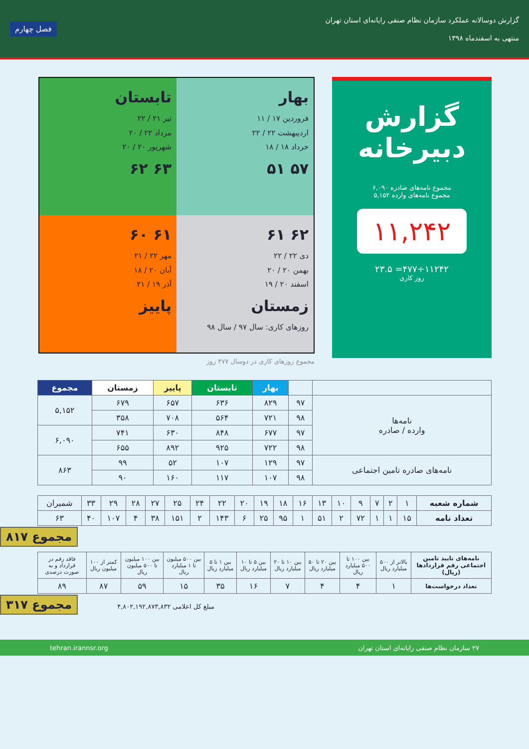گزارش دوسالانه عملکرد سازمان نظام صنفی رایانه‌ای استان تهران
منتهی به اسفندماه ۱۳۹۸
فصل چهارم
گزارش
دبیرخانه
مجموع نامه‌های صادره ۶,۰۹۰
مجموع نامه‌های وارده ۵,۱۵۲
۱۱,۲۴۲
۱۱۲۴۲÷۴۷۷= ۲۳.۵
روز کاری
بهار
فروردین ۱۷ / ۱۱
اردیبهشت ۲۲ / ۲۲
خرداد ۱۸ / ۱۸
۵۷ ۵۱
تابستان
تیر ۲۱ / ۲۲
مرداد ۲۲ / ۲۰
شهریور ۲۰ / ۲۰
۶۳ ۶۲
۶۲ ۶۱
دی ۲۲ / ۲۲
بهمن ۲۰ / ۲۰
اسفند ۲۰ / ۱۹
زمستان
روزهای کاری: سال ۹۷ / سال ۹۸
۶۱ ۶۰
مهر ۲۲ / ۲۱
آبان ۲۰ / ۱۸
آذر ۱۹ / ۲۱
پاییز
مجموع روزهای کاری در دوسال ۴۷۷ روز
| | | بهار | تابستان | پاییز | زمستان | مجموع |
| --- | --- | --- | --- | --- | --- | --- |
| نامه‌ها وارده / صادره | ۹۷ | ۸۲۹ | ۶۳۶ | ۶۵۷ | ۶۷۹ | ۵,۱۵۲ |
| | ۹۸ | ۷۲۱ | ۵۶۴ | ۷۰۸ | ۳۵۸ | |
| | ۹۷ | ۶۷۷ | ۸۴۸ | ۶۳۰ | ۷۴۱ | ۶,۰۹۰ |
| | ۹۸ | ۷۲۲ | ۹۲۵ | ۸۹۲ | ۶۵۵ | |
| نامه‌های صادره تامین اجتماعی | ۹۷ | ۱۲۹ | ۱۰۷ | ۵۲ | ۹۹ | ۸۶۳ |
| | ۹۸ | ۱۰۷ | ۱۱۷ | ۱۶۰ | ۹۰ | |
| شماره شعبه | ۱ | ۲ | ۷ | ۹ | ۱۰ | ۱۳ | ۱۶ | ۱۸ | ۱۹ | ۲۰ | ۲۲ | ۲۴ | ۲۵ | ۲۷ | ۲۸ | ۲۹ | ۳۳ | شمیران |
| تعداد نامه | ۱۵ | ۱ | ۱ | ۷۲ | ۲ | ۵۱ | ۱ | ۹۵ | ۲۵ | ۶ | ۱۴۳ | ۲ | ۱۵۱ | ۳۸ | ۴ | ۱۰۷ | ۴۰ | ۶۳ |
مجموع ۸۱۷
| نامه‌های تایید تامین اجتماعی رقم قراردادها (ریال) | بالاتر از ۵۰۰ میلیارد ریال | بین ۱۰۰ تا ۵۰۰ میلیارد ریال | بین ۲۰ تا ۵۰ میلیارد ریال | بین ۱۰ تا ۲۰ میلیارد ریال | بین ۵ تا ۱۰ میلیارد ریال | بین ۱ تا ۵ میلیارد ریال | بین ۵۰۰ میلیون تا ۱ میلیارد ریال | بین ۱۰۰ میلیون تا ۵۰۰ میلیون ریال | کمتر از ۱۰۰ میلیون ریال | فاقد رقم در قرارداد و به صورت درصدی |
| تعداد درخواست‌ها | ۱ | ۴ | ۴ | ۷ | ۱۶ | ۳۵ | ۱۵ | ۵۹ | ۸۷ | ۸۹ |
مجموع ۳۱۷ مبلغ کل اعلامی ۴,۸۰۲,۱۹۲,۸۷۳,۸۳۲
۲۷ سازمان نظام صنفی رایانه‌ای استان تهران tehran.irannsr.org